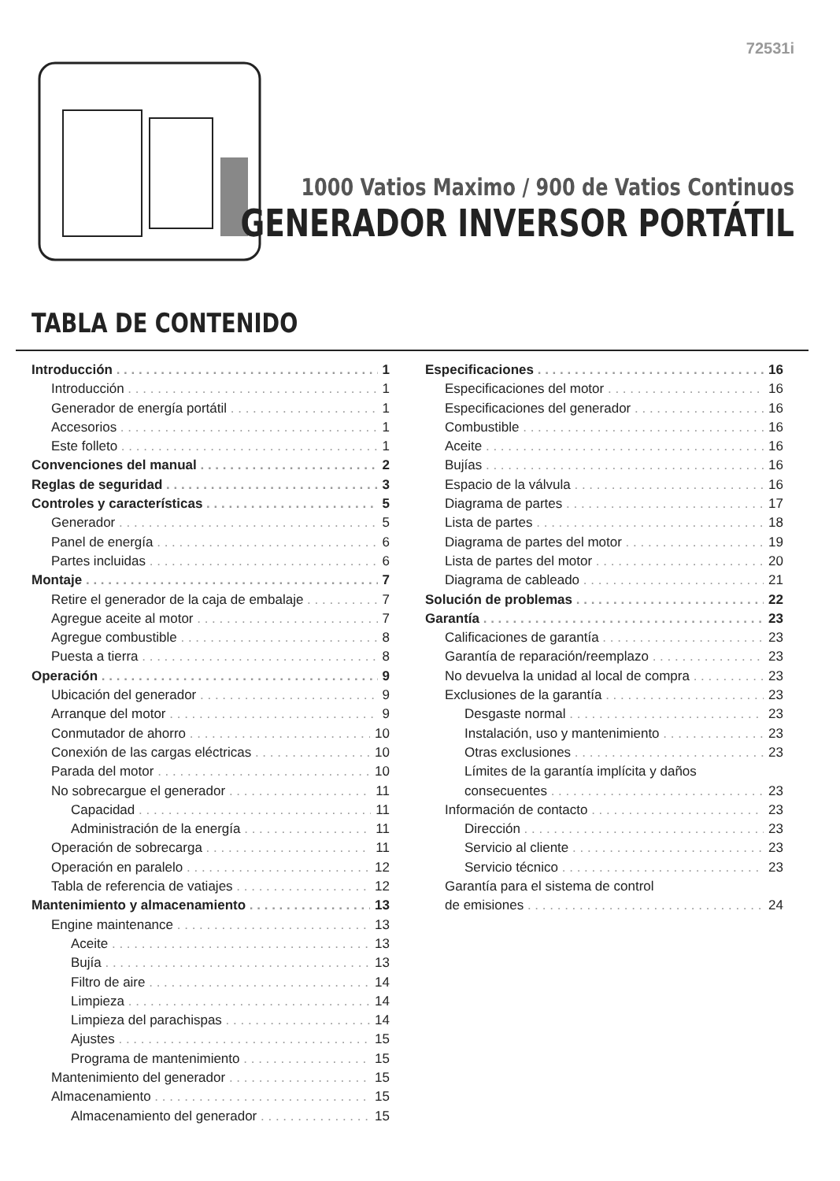72531i
1000 Vatios Maximo / 900 de Vatios Continuos
GENERADOR INVERSOR PORTÁTIL
TABLA DE CONTENIDO
Introducción 1
Introducción 1
Generador de energía portátil 1
Accesorios 1
Este folleto 1
Convenciones del manual 2
Reglas de seguridad 3
Controles y características 5
Generador 5
Panel de energía 6
Partes incluidas 6
Montaje 7
Retire el generador de la caja de embalaje 7
Agregue aceite al motor 7
Agregue combustible 8
Puesta a tierra 8
Operación 9
Ubicación del generador 9
Arranque del motor 9
Conmutador de ahorro 10
Conexión de las cargas eléctricas 10
Parada del motor 10
No sobrecargue el generador 11
Capacidad 11
Administración de la energía 11
Operación de sobrecarga 11
Operación en paralelo 12
Tabla de referencia de vatiajes 12
Mantenimiento y almacenamiento 13
Engine maintenance 13
Aceite 13
Bujía 13
Filtro de aire 14
Limpieza 14
Limpieza del parachispas 14
Ajustes 15
Programa de mantenimiento 15
Mantenimiento del generador 15
Almacenamiento 15
Almacenamiento del generador 15
Especificaciones 16
Especificaciones del motor 16
Especificaciones del generador 16
Combustible 16
Aceite 16
Bujías 16
Espacio de la válvula 16
Diagrama de partes 17
Lista de partes 18
Diagrama de partes del motor 19
Lista de partes del motor 20
Diagrama de cableado 21
Solución de problemas 22
Garantía 23
Calificaciones de garantía 23
Garantía de reparación/reemplazo 23
No devuelva la unidad al local de compra 23
Exclusiones de la garantía 23
Desgaste normal 23
Instalación, uso y mantenimiento 23
Otras exclusiones 23
Límites de la garantía implícita y daños
consecuentes 23
Información de contacto 23
Dirección 23
Servicio al cliente 23
Servicio técnico 23
Garantía para el sistema de control
de emisiones 24